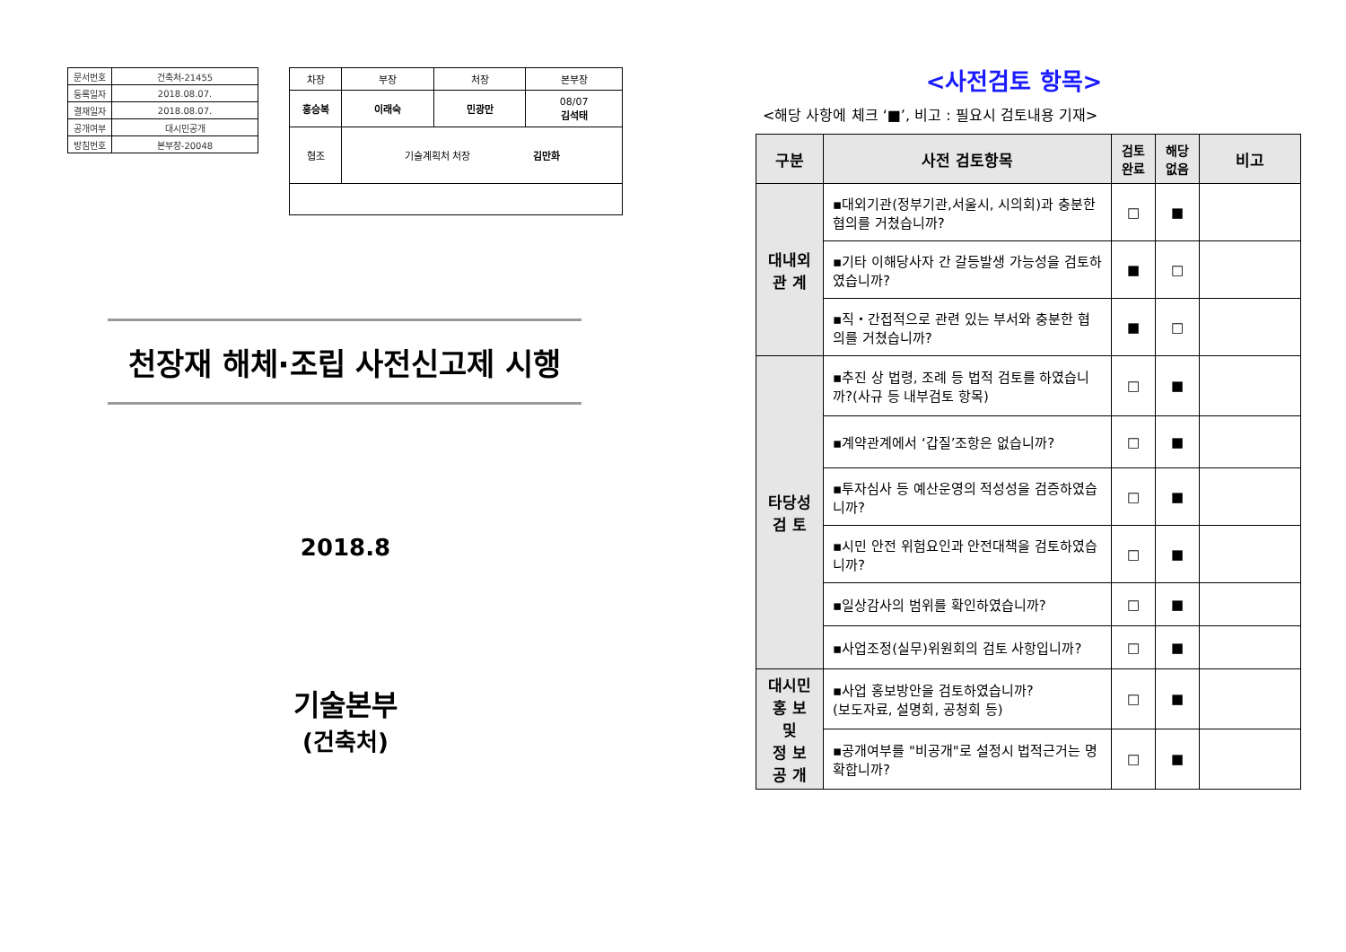| 문서번호 | 건축처-21455 |
| 등록일자 | 2018.08.07. |
| 결재일자 | 2018.08.07. |
| 공개여부 | 대시민공개 |
| 방침번호 | 본부장-20048 |
| 차장 | 부장 | 처장 | 본부장 |
| 홍승복 | 이래숙 | 민광만 | 08/07 김석태 |
| 협조 | 기술계획처 처장 김만화 | | |
천장재 해체·조립 사전신고제 시행
2018.8
기술본부
(건축처)
<사전검토 항목>
<해당 사항에 체크 ‘■’, 비고 : 필요시 검토내용 기재>
| 구분 | 사전 검토항목 | 검토 완료 | 해당 없음 | 비고 |
| --- | --- | --- | --- | --- |
| 대내외 관 계 | ▪대외기관(정부기관,서울시, 시의회)과 충분한 협의를 거쳤습니까? | □ | ■ | |
| | ▪기타 이해당사자 간 갈등발생 가능성을 검토하였습니까? | ■ | □ | |
| | ▪직・간접적으로 관련 있는 부서와 충분한 협의를 거쳤습니까? | ■ | □ | |
| 타당성 검 토 | ▪추진 상 법령, 조례 등 법적 검토를 하였습니까?(사규 등 내부검토 항목) | □ | ■ | |
| | ▪계약관계에서 ‘갑질’조항은 없습니까? | □ | ■ | |
| | ▪투자심사 등 예산운영의 적성성을 검증하였습니까? | □ | ■ | |
| | ▪시민 안전 위험요인과 안전대책을 검토하였습니까? | □ | ■ | |
| | ▪일상감사의 범위를 확인하였습니까? | □ | ■ | |
| | ▪사업조정(실무)위원회의 검토 사항입니까? | □ | ■ | |
| 대시민 홍 보 및 정 보 공 개 | ▪사업 홍보방안을 검토하였습니까? (보도자료, 설명회, 공청회 등) | □ | ■ | |
| | ▪공개여부를 "비공개"로 설정시 법적근거는 명확합니까? | □ | ■ | |